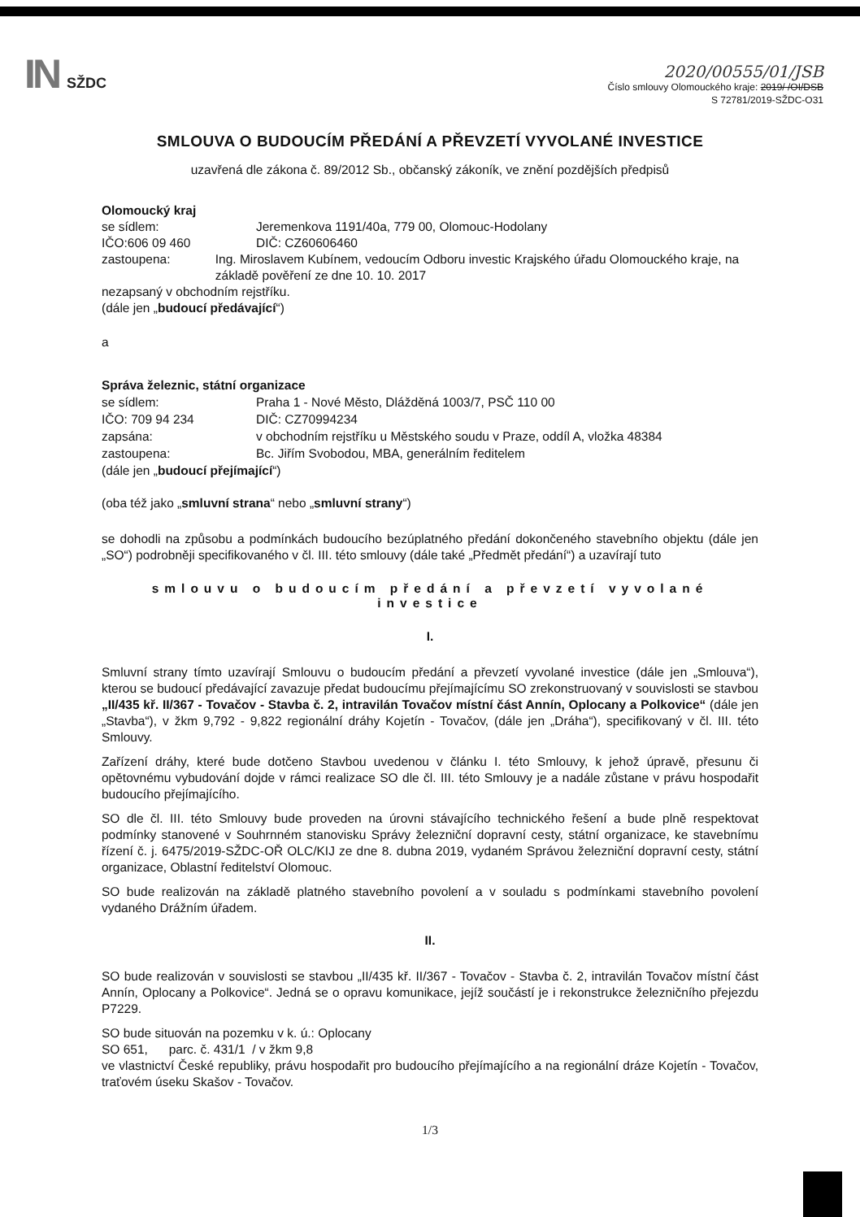IN SŽDC
2020/00555/01/JSB
Číslo smlouvy Olomouckého kraje: 2019/ /OI/DSB
S 72781/2019-SŽDC-O31
SMLOUVA O BUDOUCÍM PŘEDÁNÍ A PŘEVZETÍ VYVOLANÉ INVESTICE
uzavřená dle zákona č. 89/2012 Sb., občanský zákoník, ve znění pozdějších předpisů
Olomoucký kraj
se sídlem: Jeremenkova 1191/40a, 779 00, Olomouc-Hodolany
IČO:606 09 460 DIČ: CZ60606460
zastoupena: Ing. Miroslavem Kubínem, vedoucím Odboru investic Krajského úřadu Olomouckého kraje, na základě pověření ze dne 10. 10. 2017
nezapsaný v obchodním rejstříku.
(dále jen „budoucí předávající“)
a
Správa železnic, státní organizace
se sídlem: Praha 1 - Nové Město, Dlážděná 1003/7, PSČ 110 00
IČO: 709 94 234 DIČ: CZ70994234
zapsána: v obchodním rejstříku u Městského soudu v Praze, oddíl A, vložka 48384
zastoupena: Bc. Jiřím Svobodou, MBA, generálním ředitelem
(dále jen „budoucí přejímající“)
(oba též jako „smluvní strana“ nebo „smluvní strany“)
se dohodli na způsobu a podmínkách budoucího bezúplatného předání dokončeného stavebního objektu (dále jen „SO“) podrobněji specifikovaného v čl. III. této smlouvy (dále také „Předmět předání“) a uzavírají tuto
smlouvu o budoucím předání a převzetí vyvolané investice
I.
Smluvní strany tímto uzavírají Smlouvu o budoucím předání a převzetí vyvolané investice (dále jen „Smlouva“), kterou se budoucí předávající zavazuje předat budoucímu přejímajícímu SO zrekonstruovaný v souvislosti se stavbou „II/435 kř. II/367 - Tovačov - Stavba č. 2, intravilán Tovačov místní část Annín, Oplocany a Polkovice“ (dále jen „Stavba“), v žkm 9,792 - 9,822 regionální dráhy Kojetín - Tovačov, (dále jen „Dráha“), specifikovaný v čl. III. této Smlouvy.
Zařízení dráhy, které bude dotčeno Stavbou uvedenou v článku I. této Smlouvy, k jehož úpravě, přesunu či opětovnému vybudování dojde v rámci realizace SO dle čl. III. této Smlouvy je a nadále zůstane v právu hospodařit budoucího přejímajícího.
SO dle čl. III. této Smlouvy bude proveden na úrovni stávajícího technického řešení a bude plně respektovat podmínky stanovené v Souhrnném stanovisku Správy železniční dopravní cesty, státní organizace, ke stavebnímu řízení č. j. 6475/2019-SŽDC-OŘ OLC/KIJ ze dne 8. dubna 2019, vydaném Správou železniční dopravní cesty, státní organizace, Oblastní ředitelství Olomouc.
SO bude realizován na základě platného stavebního povolení a v souladu s podmínkami stavebního povolení vydaného Drážním úřadem.
II.
SO bude realizován v souvislosti se stavbou „II/435 kř. II/367 - Tovačov - Stavba č. 2, intravilán Tovačov místní část Annín, Oplocany a Polkovice“. Jedná se o opravu komunikace, jejíž součástí je i rekonstrukce železničního přejezdu P7229.
SO bude situován na pozemku v k. ú.: Oplocany
SO 651, parc. č. 431/1 / v žkm 9,8
ve vlastnictví České republiky, právu hospodařit pro budoucího přejímajícího a na regionální dráze Kojetín - Tovačov, traťovém úseku Skašov - Tovačov.
1/3